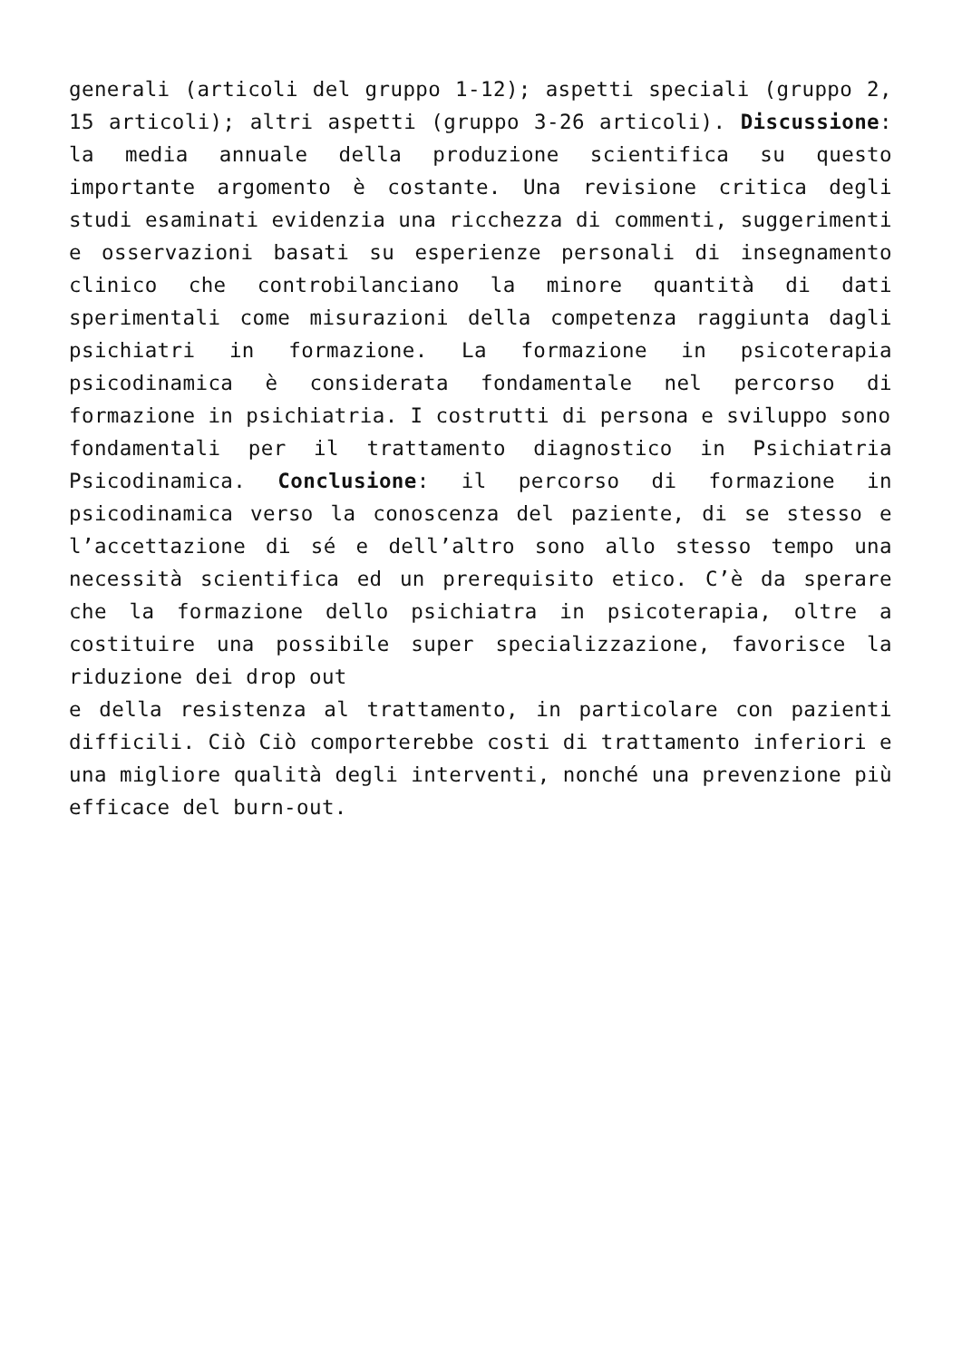generali (articoli del gruppo 1-12); aspetti speciali (gruppo 2, 15 articoli); altri aspetti (gruppo 3-26 articoli). Discussione: la media annuale della produzione scientifica su questo importante argomento è costante. Una revisione critica degli studi esaminati evidenzia una ricchezza di commenti, suggerimenti e osservazioni basati su esperienze personali di insegnamento clinico che controbilanciano la minore quantità di dati sperimentali come misurazioni della competenza raggiunta dagli psichiatri in formazione. La formazione in psicoterapia psicodinamica è considerata fondamentale nel percorso di formazione in psichiatria. I costrutti di persona e sviluppo sono
fondamentali per il trattamento diagnostico in Psichiatria Psicodinamica. Conclusione: il percorso di formazione in psicodinamica verso la conoscenza del paziente, di se stesso e l’accettazione di sé e dell’altro sono allo stesso tempo una necessità scientifica ed un prerequisito etico. C’è da sperare che la formazione dello psichiatra in psicoterapia, oltre a costituire una possibile super specializzazione, favorisce la riduzione dei drop out
e della resistenza al trattamento, in particolare con pazienti difficili. Ciò Ciò comporterebbe costi di trattamento inferiori e una migliore qualità degli interventi, nonché una prevenzione più efficace del burn-out.